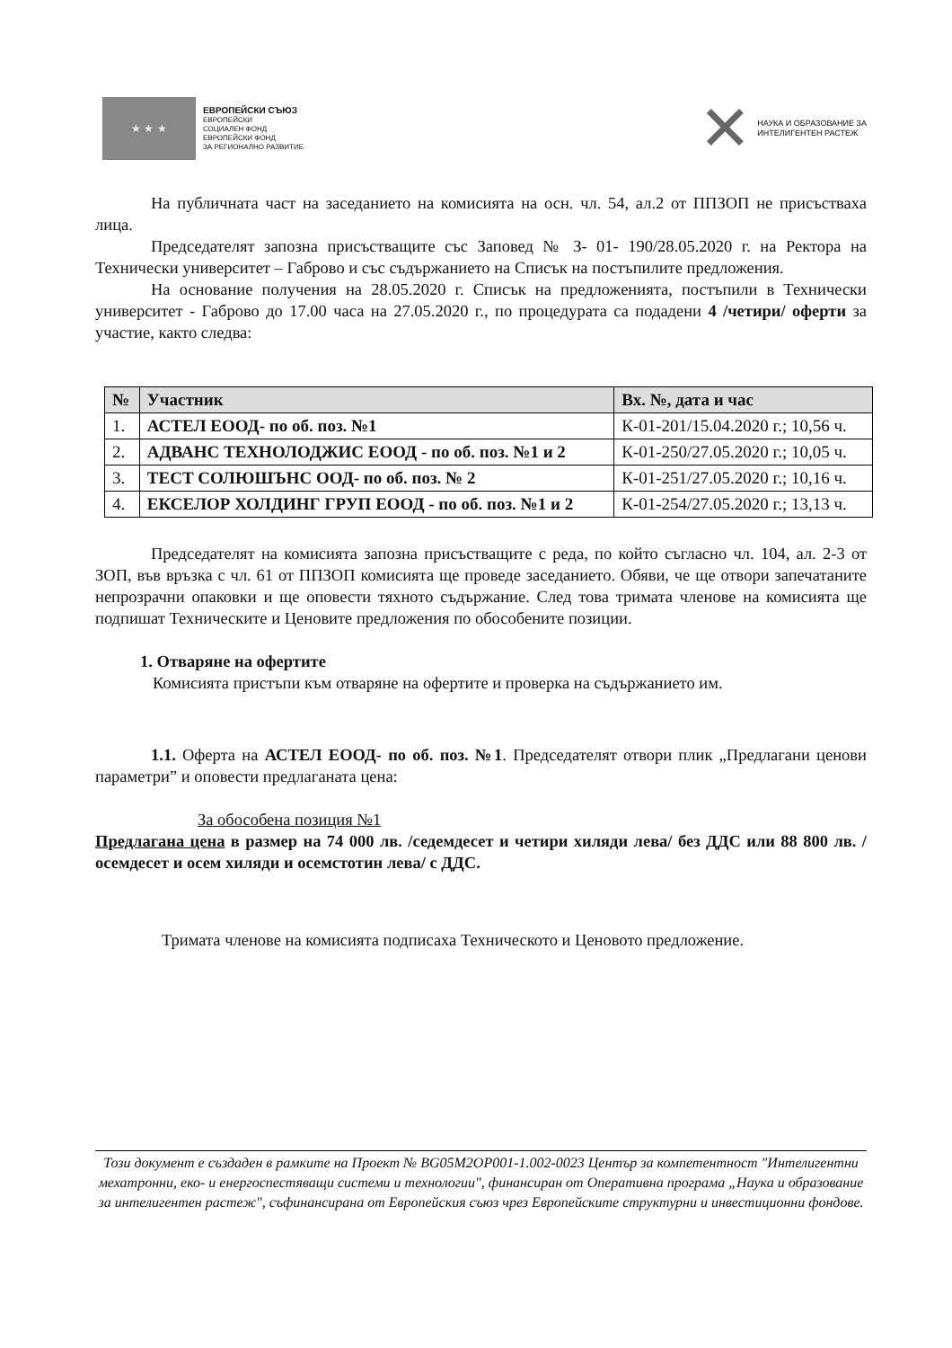★ ★ ★
ЕВРОПЕЙСКИ СЪЮЗ
ЕВРОПЕЙСКИ
СОЦИАЛЕН ФОНД
ЕВРОПЕЙСКИ ФОНД
ЗА РЕГИОНАЛНО РАЗВИТИЕ
✕
НАУКА И ОБРАЗОВАНИЕ ЗА
ИНТЕЛИГЕНТЕН РАСТЕЖ
На публичната част на заседанието на комисията на осн. чл. 54, ал.2 от ППЗОП не присъстваха лица.
Председателят запозна присъстващите със Заповед № З- 01- 190/28.05.2020 г. на Ректора на Технически университет – Габрово и със съдържанието на Списък на постъпилите предложения.
На основание получения на 28.05.2020 г. Списък на предложенията, постъпили в Технически университет - Габрово до 17.00 часа на 27.05.2020 г., по процедурата са подадени 4 /четири/ оферти за участие, както следва:
| № | Участник | Вх. №, дата и час |
| --- | --- | --- |
| 1. | АСТЕЛ ЕООД- по об. поз. №1 | К-01-201/15.04.2020 г.; 10,56 ч. |
| 2. | АДВАНС ТЕХНОЛОДЖИС ЕООД - по об. поз. №1 и 2 | К-01-250/27.05.2020 г.; 10,05 ч. |
| 3. | ТЕСТ СОЛЮШЪНС ООД- по об. поз. № 2 | К-01-251/27.05.2020 г.; 10,16 ч. |
| 4. | ЕКСЕЛОР ХОЛДИНГ ГРУП ЕООД - по об. поз. №1 и 2 | К-01-254/27.05.2020 г.; 13,13 ч. |
Председателят на комисията запозна присъстващите с реда, по който съгласно чл. 104, ал. 2-3 от ЗОП, във връзка с чл. 61 от ППЗОП комисията ще проведе заседанието. Обяви, че ще отвори запечатаните непрозрачни опаковки и ще оповести тяхното съдържание. След това тримата членове на комисията ще подпишат Техническите и Ценовите предложения по обособените позиции.
1. Отваряне на офертите
Комисията пристъпи към отваряне на офертите и проверка на съдържанието им.
1.1. Оферта на АСТЕЛ ЕООД- по об. поз. №1. Председателят отвори плик „Предлагани ценови параметри” и оповести предлаганата цена:
За обособена позиция №1
Предлагана цена в размер на 74 000 лв. /седемдесет и четири хиляди лева/ без ДДС или 88 800 лв. /осемдесет и осем хиляди и осемстотин лева/ с ДДС.
Тримата членове на комисията подписаха Техническото и Ценовото предложение.
Този документ е създаден в рамките на Проект № BG05M2OP001-1.002-0023 Център за компетентност "Интелигентни мехатронни, еко- и енергоспестяващи системи и технологии", финансиран от Оперативна програма „Наука и образование за интелигентен растеж", съфинансирана от Европейския съюз чрез Европейските структурни и инвестиционни фондове.